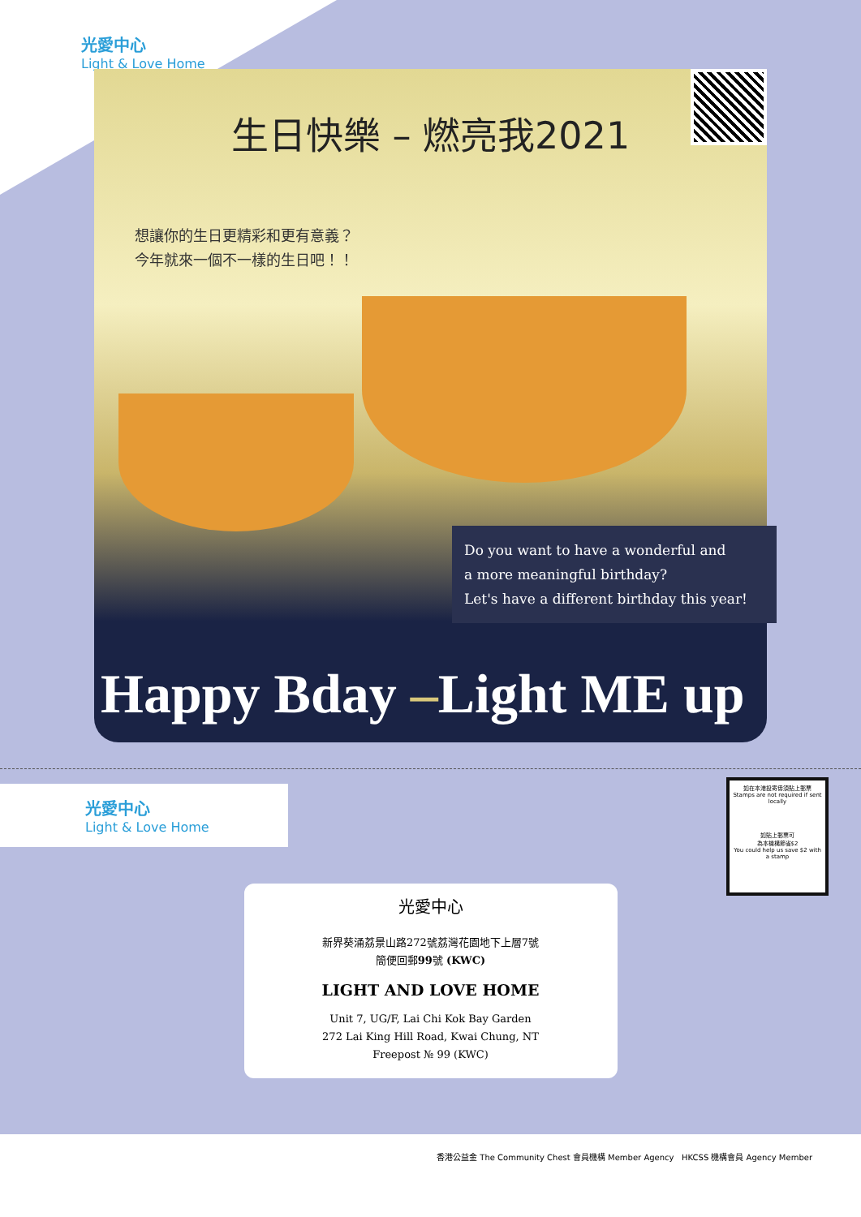光愛中心
Light & Love Home
生日快樂 – 燃亮我2021
想讓你的生日更精彩和更有意義？
今年就來一個不一樣的生日吧！！
Do you want to have a wonderful and
a more meaningful birthday?
Let's have a different birthday this year!
Happy Bday –Light ME up
光愛中心
Light & Love Home
如在本港投寄毋須貼上郵票
Stamps are not required if sent locally
如貼上郵票可
為本機構節省$2
You could help us save $2 with a stamp
光愛中心
新界葵涌荔景山路272號荔灣花園地下上層7號
簡便回郵99號 (KWC)
LIGHT AND LOVE HOME
Unit 7, UG/F, Lai Chi Kok Bay Garden
272 Lai King Hill Road, Kwai Chung, NT
Freepost № 99 (KWC)
香港公益金 The Community Chest 會員機構 Member Agency HKCSS 機構會員 Agency Member